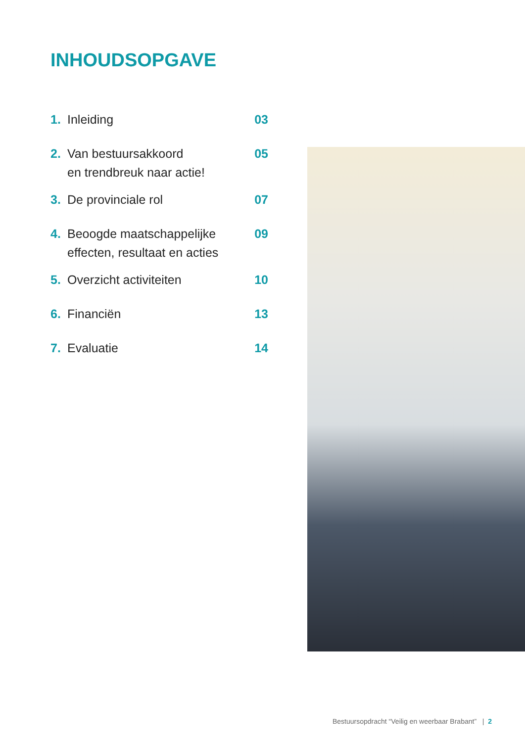INHOUDSOPGAVE
1. Inleiding 03
2. Van bestuursakkoord
en trendbreuk naar actie! 05
3. De provinciale rol 07
4. Beoogde maatschappelijke
effecten, resultaat en acties 09
5. Overzicht activiteiten 10
6. Financiën 13
7. Evaluatie 14
Bestuursopdracht “Veilig en weerbaar Brabant” | 2